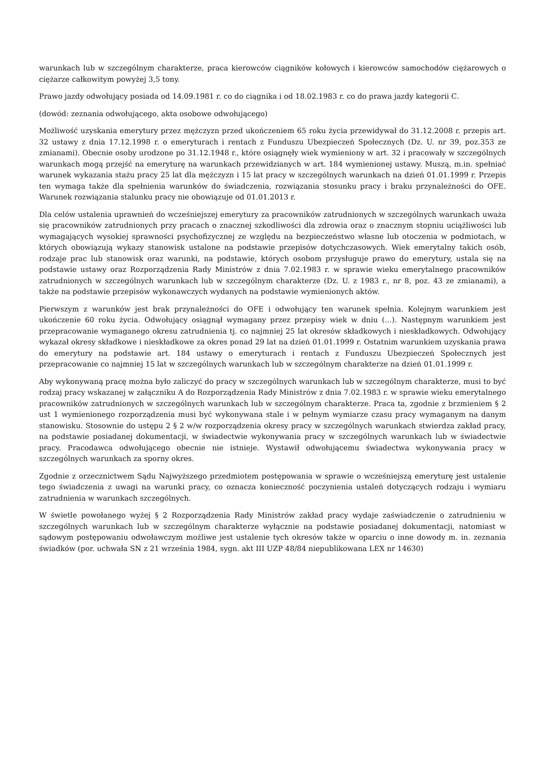warunkach lub w szczególnym charakterze, praca kierowców ciągników kołowych i kierowców samochodów ciężarowych o ciężarze całkowitym powyżej 3,5 tony.
Prawo jazdy odwołujący posiada od 14.09.1981 r. co do ciągnika i od 18.02.1983 r. co do prawa jazdy kategorii C.
(dowód: zeznania odwołującego, akta osobowe odwołującego)
Możliwość uzyskania emerytury przez mężczyzn przed ukończeniem 65 roku życia przewidywał do 31.12.2008 r. przepis art. 32 ustawy z dnia 17.12.1998 r. o emeryturach i rentach z Funduszu Ubezpieczeń Społecznych (Dz. U. nr 39, poz.353 ze zmianami). Obecnie osoby urodzone po 31.12.1948 r., które osiągnęły wiek wymieniony w art. 32 i pracowały w szczególnych warunkach mogą przejść na emeryturę na warunkach przewidzianych w art. 184 wymienionej ustawy. Muszą, m.in. spełniać warunek wykazania stażu pracy 25 lat dla mężczyzn i 15 lat pracy w szczególnych warunkach na dzień 01.01.1999 r. Przepis ten wymaga także dla spełnienia warunków do świadczenia, rozwiązania stosunku pracy i braku przynależności do OFE. Warunek rozwiązania stalunku pracy nie obowiązuje od 01.01.2013 r.
Dla celów ustalenia uprawnień do wcześniejszej emerytury za pracowników zatrudnionych w szczególnych warunkach uważa się pracowników zatrudnionych przy pracach o znacznej szkodliwości dla zdrowia oraz o znacznym stopniu uciążliwości lub wymagających wysokiej sprawności psychofizycznej ze względu na bezpieczeństwo własne lub otoczenia w podmiotach, w których obowiązują wykazy stanowisk ustalone na podstawie przepisów dotychczasowych. Wiek emerytalny takich osób, rodzaje prac lub stanowisk oraz warunki, na podstawie, których osobom przysługuje prawo do emerytury, ustala się na podstawie ustawy oraz Rozporządzenia Rady Ministrów z dnia 7.02.1983 r. w sprawie wieku emerytalnego pracowników zatrudnionych w szczególnych warunkach lub w szczególnym charakterze (Dz. U. z 1983 r., nr 8, poz. 43 ze zmianami), a także na podstawie przepisów wykonawczych wydanych na podstawie wymienionych aktów.
Pierwszym z warunków jest brak przynależności do OFE i odwołujący ten warunek spełnia. Kolejnym warunkiem jest ukończenie 60 roku życia. Odwołujący osiągnął wymagany przez przepisy wiek w dniu (...). Następnym warunkiem jest przepracowanie wymaganego okresu zatrudnienia tj. co najmniej 25 lat okresów składkowych i nieskładkowych. Odwołujący wykazał okresy składkowe i nieskładkowe za okres ponad 29 lat na dzień 01.01.1999 r. Ostatnim warunkiem uzyskania prawa do emerytury na podstawie art. 184 ustawy o emeryturach i rentach z Funduszu Ubezpieczeń Społecznych jest przepracowanie co najmniej 15 lat w szczególnych warunkach lub w szczególnym charakterze na dzień 01.01.1999 r.
Aby wykonywaną pracę można było zaliczyć do pracy w szczególnych warunkach lub w szczególnym charakterze, musi to być rodzaj pracy wskazanej w załączniku A do Rozporządzenia Rady Ministrów z dnia 7.02.1983 r. w sprawie wieku emerytalnego pracowników zatrudnionych w szczególnych warunkach lub w szczególnym charakterze. Praca ta, zgodnie z brzmieniem § 2 ust 1 wymienionego rozporządzenia musi być wykonywana stale i w pełnym wymiarze czasu pracy wymaganym na danym stanowisku. Stosownie do ustępu 2 § 2 w/w rozporządzenia okresy pracy w szczególnych warunkach stwierdza zakład pracy, na podstawie posiadanej dokumentacji, w świadectwie wykonywania pracy w szczególnych warunkach lub w świadectwie pracy. Pracodawca odwołującego obecnie nie istnieje. Wystawił odwołującemu świadectwa wykonywania pracy w szczególnych warunkach za sporny okres.
Zgodnie z orzecznictwem Sądu Najwyższego przedmiotem postępowania w sprawie o wcześniejszą emeryturę jest ustalenie tego świadczenia z uwagi na warunki pracy, co oznacza konieczność poczynienia ustaleń dotyczących rodzaju i wymiaru zatrudnienia w warunkach szczególnych.
W świetle powołanego wyżej § 2 Rozporządzenia Rady Ministrów zakład pracy wydaje zaświadczenie o zatrudnieniu w szczególnych warunkach lub w szczególnym charakterze wyłącznie na podstawie posiadanej dokumentacji, natomiast w sądowym postępowaniu odwoławczym możliwe jest ustalenie tych okresów także w oparciu o inne dowody m. in. zeznania świadków (por. uchwała SN z 21 września 1984, sygn. akt III UZP 48/84 niepublikowana LEX nr 14630)